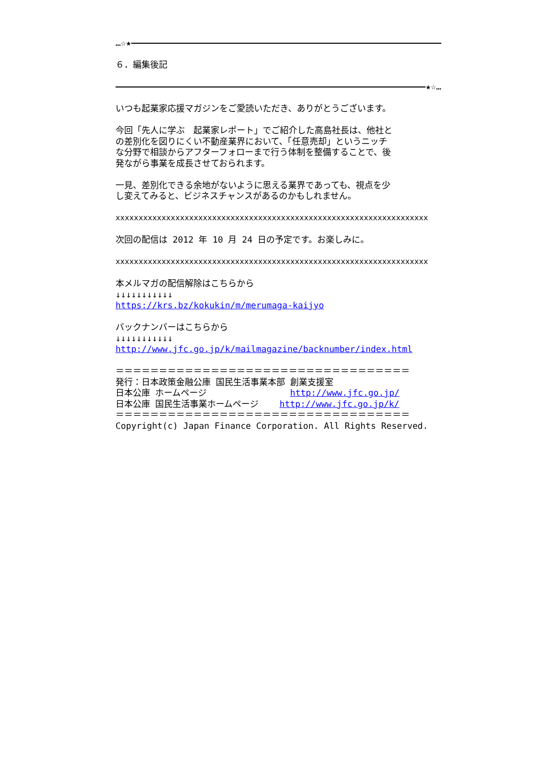…☆★
６．編集後記
★☆…
いつも起業家応援マガジンをご愛読いただき、ありがとうございます。
今回「先人に学ぶ　起業家レポート」でご紹介した高島社長は、他社と の差別化を図りにくい不動産業界において、「任意売却」というニッチ な分野で相談からアフターフォローまで行う体制を整備することで、後 発ながら事業を成長させておられます。
一見、差別化できる余地がないように思える業界であっても、視点を少 し変えてみると、ビジネスチャンスがあるのかもしれません。
xxxxxxxxxxxxxxxxxxxxxxxxxxxxxxxxxxxxxxxxxxxxxxxxxxxxxxxxxxxxxxxxxxxx
次回の配信は 2012 年 10 月 24 日の予定です。お楽しみに。
xxxxxxxxxxxxxxxxxxxxxxxxxxxxxxxxxxxxxxxxxxxxxxxxxxxxxxxxxxxxxxxxxxxx
本メルマガの配信解除はこちらから ↓↓↓↓↓↓↓↓↓↓↓ https://krs.bz/kokukin/m/merumaga-kaijyo
バックナンバーはこちらから ↓↓↓↓↓↓↓↓↓↓↓ http://www.jfc.go.jp/k/mailmagazine/backnumber/index.html
＝＝＝＝＝＝＝＝＝＝＝＝＝＝＝＝＝＝＝＝＝＝＝＝＝＝＝＝＝＝＝＝＝＝ 発行：日本政策金融公庫 国民生活事業本部 創業支援室 日本公庫 ホームページ http://www.jfc.go.jp/ 日本公庫 国民生活事業ホームページ http://www.jfc.go.jp/k/ ＝＝＝＝＝＝＝＝＝＝＝＝＝＝＝＝＝＝＝＝＝＝＝＝＝＝＝＝＝＝＝＝＝＝ Copyright(c) Japan Finance Corporation. All Rights Reserved.